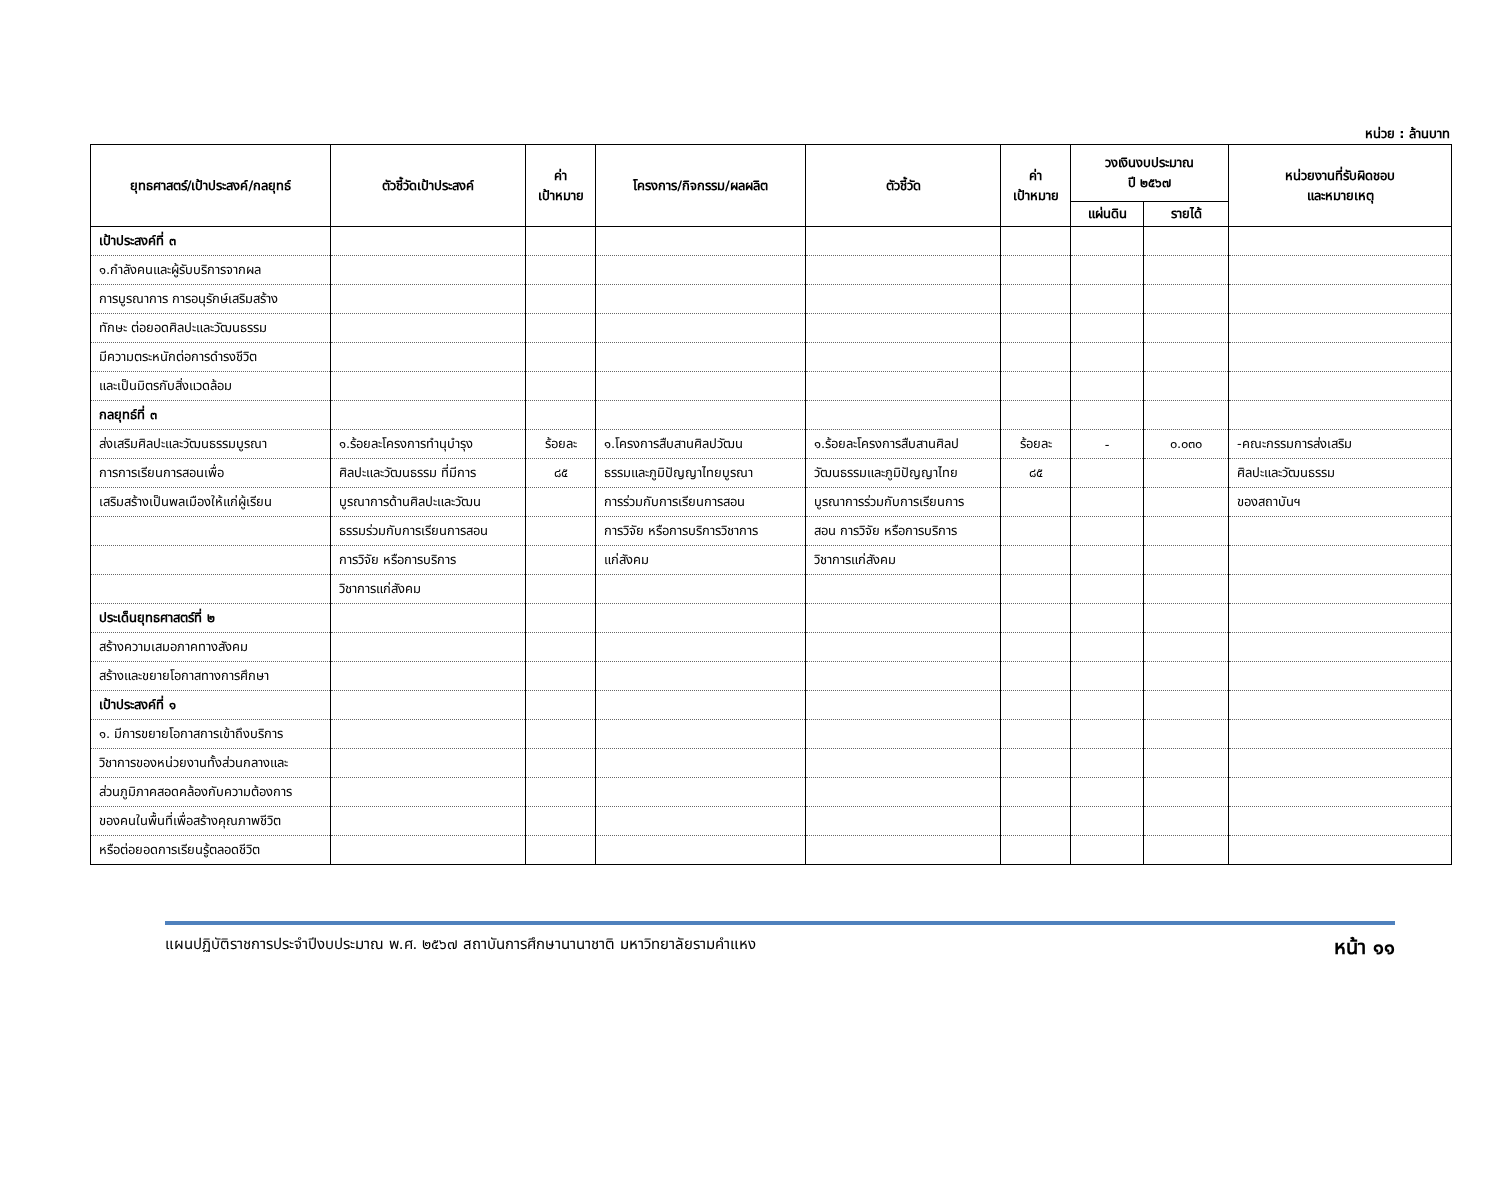หน่วย : ล้านบาท
| ยุทธศาสตร์/เป้าประสงค์/กลยุทธ์ | ตัวชี้วัดเป้าประสงค์ | ค่า เป้าหมาย | โครงการ/กิจกรรม/ผลผลิต | ตัวชี้วัด | ค่า เป้าหมาย | วงเงินงบประมาณ ปี ๒๕๖๗ | | หน่วยงานที่รับผิดชอบ และหมายเหตุ |
| --- | --- | --- | --- | --- | --- | --- | --- | --- |
| | | | | | | แผ่นดิน | รายได้ | |
| เป้าประสงค์ที่ ๓ | | | | | | | | |
| ๑.กำลังคนและผู้รับบริการจากผล | | | | | | | | |
| การบูรณาการ การอนุรักษ์เสริมสร้าง | | | | | | | | |
| ทักษะ ต่อยอดศิลปะและวัฒนธรรม | | | | | | | | |
| มีความตระหนักต่อการดำรงชีวิต | | | | | | | | |
| และเป็นมิตรกับสิ่งแวดล้อม | | | | | | | | |
| กลยุทธ์ที่ ๓ | | | | | | | | |
| ส่งเสริมศิลปะและวัฒนธรรมบูรณา | ๑.ร้อยละโครงการทำนุบำรุง | ร้อยละ | ๑.โครงการสืบสานศิลปวัฒน | ๑.ร้อยละโครงการสืบสานศิลป | ร้อยละ | - | ๐.๐๓๐ | -คณะกรรมการส่งเสริม |
| การการเรียนการสอนเพื่อ | ศิลปะและวัฒนธรรม ที่มีการ | ๘๕ | ธรรมและภูมิปัญญาไทยบูรณา | วัฒนธรรมและภูมิปัญญาไทย | ๘๕ | | | ศิลปะและวัฒนธรรม |
| เสริมสร้างเป็นพลเมืองให้แก่ผู้เรียน | บูรณาการด้านศิลปะและวัฒน | | การร่วมกับการเรียนการสอน | บูรณาการร่วมกับการเรียนการ | | | | ของสถาบันฯ |
| | ธรรมร่วมกับการเรียนการสอน | | การวิจัย หรือการบริการวิชาการ | สอน การวิจัย หรือการบริการ | | | | |
| | การวิจัย หรือการบริการ | | แก่สังคม | วิชาการแก่สังคม | | | | |
| | วิชาการแก่สังคม | | | | | | | |
| ประเด็นยุทธศาสตร์ที่ ๒ | | | | | | | | |
| สร้างความเสมอภาคทางสังคม | | | | | | | | |
| สร้างและขยายโอกาสทางการศึกษา | | | | | | | | |
| เป้าประสงค์ที่ ๑ | | | | | | | | |
| ๑. มีการขยายโอกาสการเข้าถึงบริการ | | | | | | | | |
| วิชาการของหน่วยงานทั้งส่วนกลางและ | | | | | | | | |
| ส่วนภูมิภาคสอดคล้องกับความต้องการ | | | | | | | | |
| ของคนในพื้นที่เพื่อสร้างคุณภาพชีวิต | | | | | | | | |
| หรือต่อยอดการเรียนรู้ตลอดชีวิต | | | | | | | | |
แผนปฏิบัติราชการประจำปีงบประมาณ พ.ศ. ๒๕๖๗ สถาบันการศึกษานานาชาติ มหาวิทยาลัยรามคำแหง หน้า ๑๑